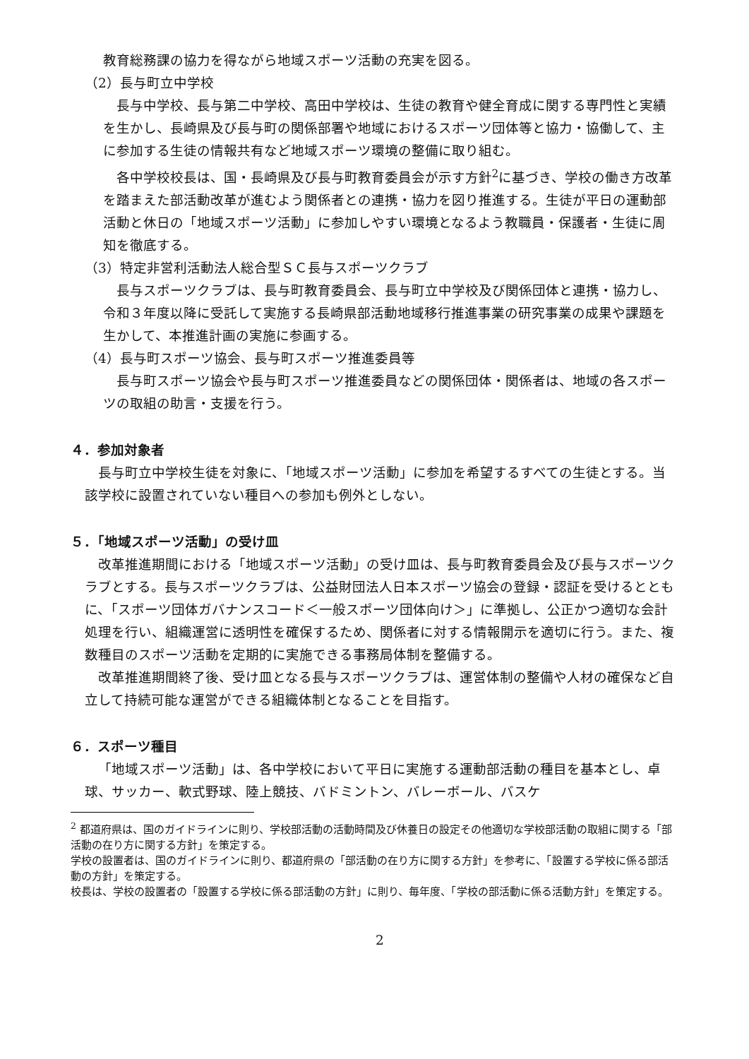教育総務課の協力を得ながら地域スポーツ活動の充実を図る。
（2）長与町立中学校
長与中学校、長与第二中学校、高田中学校は、生徒の教育や健全育成に関する専門性と実績を生かし、長崎県及び長与町の関係部署や地域におけるスポーツ団体等と協力・協働して、主に参加する生徒の情報共有など地域スポーツ環境の整備に取り組む。
各中学校校長は、国・長崎県及び長与町教育委員会が示す方針<sup>2</sup>に基づき、学校の働き方改革を踏まえた部活動改革が進むよう関係者との連携・協力を図り推進する。生徒が平日の運動部活動と休日の「地域スポーツ活動」に参加しやすい環境となるよう教職員・保護者・生徒に周知を徹底する。
（3）特定非営利活動法人総合型ＳＣ長与スポーツクラブ
長与スポーツクラブは、長与町教育委員会、長与町立中学校及び関係団体と連携・協力し、令和３年度以降に受託して実施する長崎県部活動地域移行推進事業の研究事業の成果や課題を生かして、本推進計画の実施に参画する。
（4）長与町スポーツ協会、長与町スポーツ推進委員等
長与町スポーツ協会や長与町スポーツ推進委員などの関係団体・関係者は、地域の各スポーツの取組の助言・支援を行う。
４．参加対象者
長与町立中学校生徒を対象に、「地域スポーツ活動」に参加を希望するすべての生徒とする。当該学校に設置されていない種目への参加も例外としない。
５．「地域スポーツ活動」の受け皿
改革推進期間における「地域スポーツ活動」の受け皿は、長与町教育委員会及び長与スポーツクラブとする。長与スポーツクラブは、公益財団法人日本スポーツ協会の登録・認証を受けるとともに、「スポーツ団体ガバナンスコード＜一般スポーツ団体向け＞」に準拠し、公正かつ適切な会計処理を行い、組織運営に透明性を確保するため、関係者に対する情報開示を適切に行う。また、複数種目のスポーツ活動を定期的に実施できる事務局体制を整備する。
改革推進期間終了後、受け皿となる長与スポーツクラブは、運営体制の整備や人材の確保など自立して持続可能な運営ができる組織体制となることを目指す。
６．スポーツ種目
「地域スポーツ活動」は、各中学校において平日に実施する運動部活動の種目を基本とし、卓球、サッカー、軟式野球、陸上競技、バドミントン、バレーボール、バスケ
<sup>2</sup> 都道府県は、国のガイドラインに則り、学校部活動の活動時間及び休養日の設定その他適切な学校部活動の取組に関する「部活動の在り方に関する方針」を策定する。
学校の設置者は、国のガイドラインに則り、都道府県の「部活動の在り方に関する方針」を参考に、「設置する学校に係る部活動の方針」を策定する。
校長は、学校の設置者の「設置する学校に係る部活動の方針」に則り、毎年度、「学校の部活動に係る活動方針」を策定する。
2